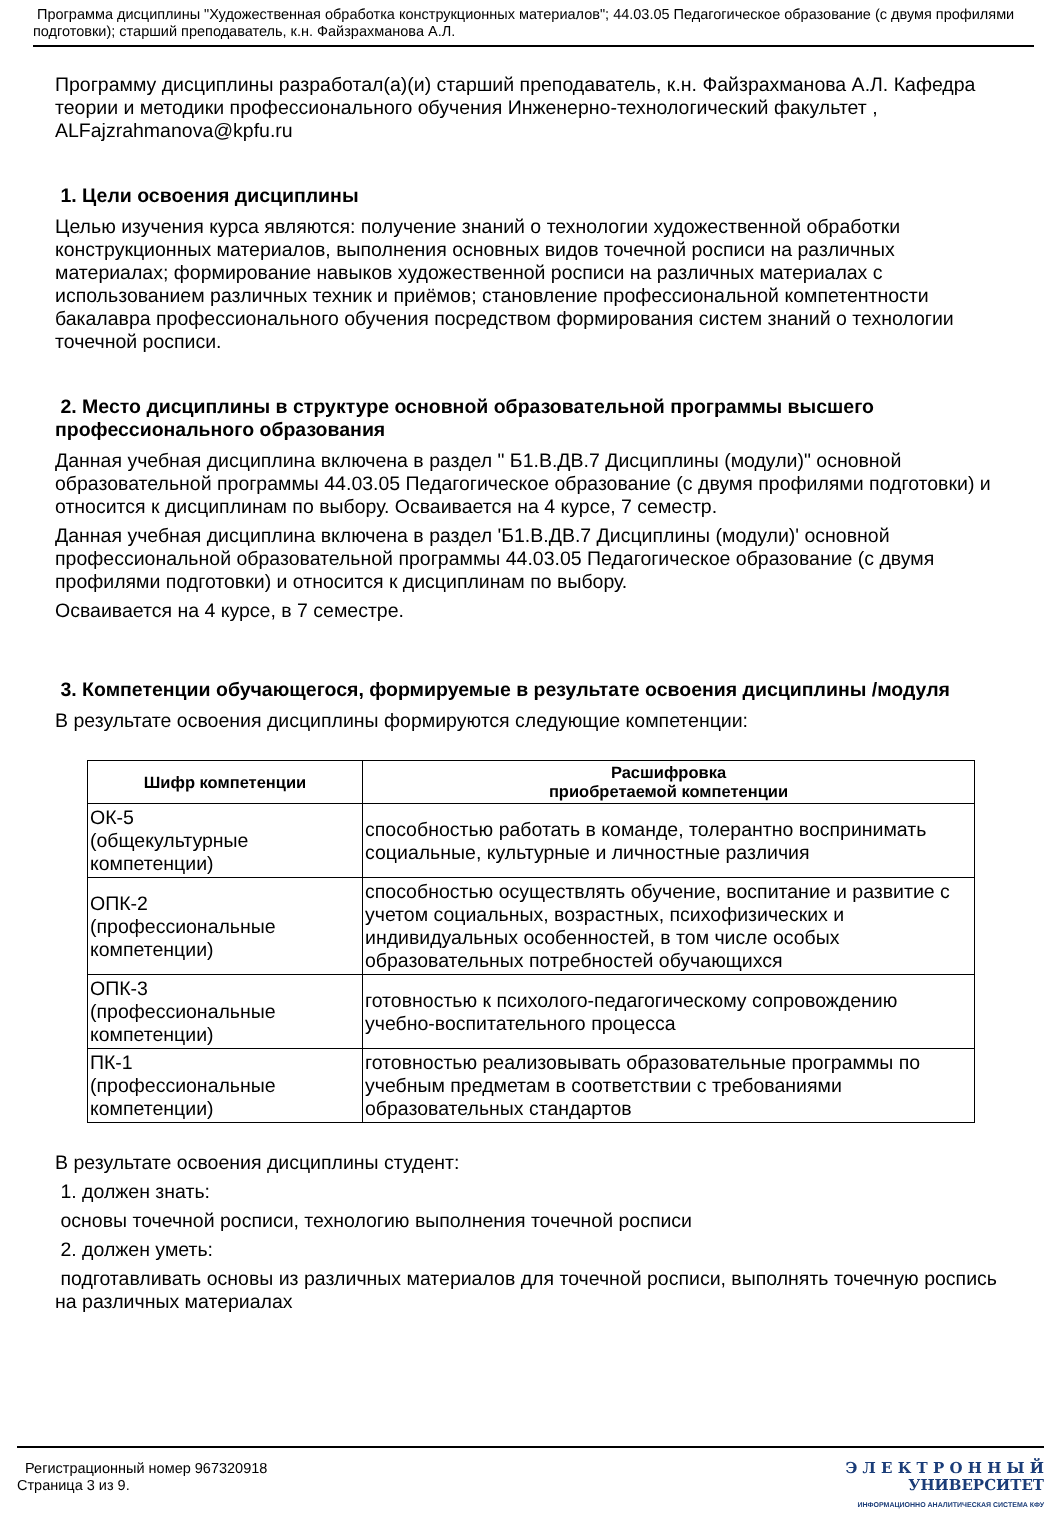Программа дисциплины "Художественная обработка конструкционных материалов"; 44.03.05 Педагогическое образование (с двумя профилями подготовки); старший преподаватель, к.н. Файзрахманова А.Л.
Программу дисциплины разработал(а)(и) старший преподаватель, к.н. Файзрахманова А.Л. Кафедра теории и методики профессионального обучения Инженерно-технологический факультет , ALFajzrahmanova@kpfu.ru
1. Цели освоения дисциплины
Целью изучения курса являются: получение знаний о технологии художественной обработки конструкционных материалов, выполнения основных видов точечной росписи на различных материалах; формирование навыков художественной росписи на различных материалах с использованием различных техник и приёмов; становление профессиональной компетентности бакалавра профессионального обучения посредством формирования систем знаний о технологии точечной росписи.
2. Место дисциплины в структуре основной образовательной программы высшего профессионального образования
Данная учебная дисциплина включена в раздел " Б1.В.ДВ.7 Дисциплины (модули)" основной образовательной программы 44.03.05 Педагогическое образование (с двумя профилями подготовки) и относится к дисциплинам по выбору. Осваивается на 4 курсе, 7 семестр.
Данная учебная дисциплина включена в раздел 'Б1.В.ДВ.7 Дисциплины (модули)' основной профессиональной образовательной программы 44.03.05 Педагогическое образование (с двумя профилями подготовки) и относится к дисциплинам по выбору.
Осваивается на 4 курсе, в 7 семестре.
3. Компетенции обучающегося, формируемые в результате освоения дисциплины /модуля
В результате освоения дисциплины формируются следующие компетенции:
| Шифр компетенции | Расшифровка приобретаемой компетенции |
| --- | --- |
| ОК-5 (общекультурные компетенции) | способностью работать в команде, толерантно воспринимать социальные, культурные и личностные различия |
| ОПК-2 (профессиональные компетенции) | способностью осуществлять обучение, воспитание и развитие с учетом социальных, возрастных, психофизических и индивидуальных особенностей, в том числе особых образовательных потребностей обучающихся |
| ОПК-3 (профессиональные компетенции) | готовностью к психолого-педагогическому сопровождению учебно-воспитательного процесса |
| ПК-1 (профессиональные компетенции) | готовностью реализовывать образовательные программы по учебным предметам в соответствии с требованиями образовательных стандартов |
В результате освоения дисциплины студент:
1. должен знать:
основы точечной росписи, технологию выполнения точечной росписи
2. должен уметь:
подготавливать основы из различных материалов для точечной росписи, выполнять точечную роспись на различных материалах
Регистрационный номер 967320918
Страница 3 из 9.
Э Л Е К Т Р О Н Н Ы Й
УНИВЕРСИТЕТ
ИНФОРМАЦИОННО АНАЛИТИЧЕСКАЯ СИСТЕМА КФУ